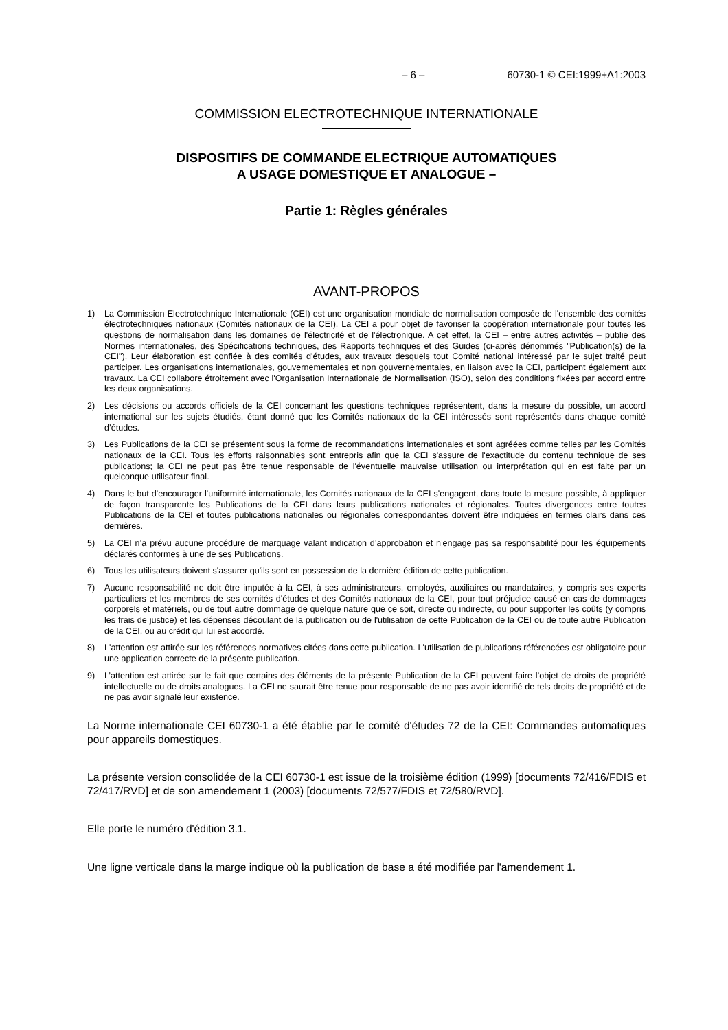– 6 – 60730-1 © CEI:1999+A1:2003
COMMISSION ELECTROTECHNIQUE INTERNATIONALE
DISPOSITIFS DE COMMANDE ELECTRIQUE AUTOMATIQUES
A USAGE DOMESTIQUE ET ANALOGUE –
Partie 1: Règles générales
AVANT-PROPOS
1) La Commission Electrotechnique Internationale (CEI) est une organisation mondiale de normalisation composée de l'ensemble des comités électrotechniques nationaux (Comités nationaux de la CEI). La CEI a pour objet de favoriser la coopération internationale pour toutes les questions de normalisation dans les domaines de l'électricité et de l'électronique. A cet effet, la CEI – entre autres activités – publie des Normes internationales, des Spécifications techniques, des Rapports techniques et des Guides (ci-après dénommés "Publication(s) de la CEI"). Leur élaboration est confiée à des comités d'études, aux travaux desquels tout Comité national intéressé par le sujet traité peut participer. Les organisations internationales, gouvernementales et non gouvernementales, en liaison avec la CEI, participent également aux travaux. La CEI collabore étroitement avec l'Organisation Internationale de Normalisation (ISO), selon des conditions fixées par accord entre les deux organisations.
2) Les décisions ou accords officiels de la CEI concernant les questions techniques représentent, dans la mesure du possible, un accord international sur les sujets étudiés, étant donné que les Comités nationaux de la CEI intéressés sont représentés dans chaque comité d’études.
3) Les Publications de la CEI se présentent sous la forme de recommandations internationales et sont agréées comme telles par les Comités nationaux de la CEI. Tous les efforts raisonnables sont entrepris afin que la CEI s'assure de l'exactitude du contenu technique de ses publications; la CEI ne peut pas être tenue responsable de l'éventuelle mauvaise utilisation ou interprétation qui en est faite par un quelconque utilisateur final.
4) Dans le but d'encourager l'uniformité internationale, les Comités nationaux de la CEI s'engagent, dans toute la mesure possible, à appliquer de façon transparente les Publications de la CEI dans leurs publications nationales et régionales. Toutes divergences entre toutes Publications de la CEI et toutes publications nationales ou régionales correspondantes doivent être indiquées en termes clairs dans ces dernières.
5) La CEI n’a prévu aucune procédure de marquage valant indication d’approbation et n'engage pas sa responsabilité pour les équipements déclarés conformes à une de ses Publications.
6) Tous les utilisateurs doivent s'assurer qu'ils sont en possession de la dernière édition de cette publication.
7) Aucune responsabilité ne doit être imputée à la CEI, à ses administrateurs, employés, auxiliaires ou mandataires, y compris ses experts particuliers et les membres de ses comités d'études et des Comités nationaux de la CEI, pour tout préjudice causé en cas de dommages corporels et matériels, ou de tout autre dommage de quelque nature que ce soit, directe ou indirecte, ou pour supporter les coûts (y compris les frais de justice) et les dépenses découlant de la publication ou de l'utilisation de cette Publication de la CEI ou de toute autre Publication de la CEI, ou au crédit qui lui est accordé.
8) L'attention est attirée sur les références normatives citées dans cette publication. L'utilisation de publications référencées est obligatoire pour une application correcte de la présente publication.
9) L’attention est attirée sur le fait que certains des éléments de la présente Publication de la CEI peuvent faire l’objet de droits de propriété intellectuelle ou de droits analogues. La CEI ne saurait être tenue pour responsable de ne pas avoir identifié de tels droits de propriété et de ne pas avoir signalé leur existence.
La Norme internationale CEI 60730-1 a été établie par le comité d'études 72 de la CEI: Commandes automatiques pour appareils domestiques.
La présente version consolidée de la CEI 60730-1 est issue de la troisième édition (1999) [documents 72/416/FDIS et 72/417/RVD] et de son amendement 1 (2003) [documents 72/577/FDIS et 72/580/RVD].
Elle porte le numéro d'édition 3.1.
Une ligne verticale dans la marge indique où la publication de base a été modifiée par l'amendement 1.